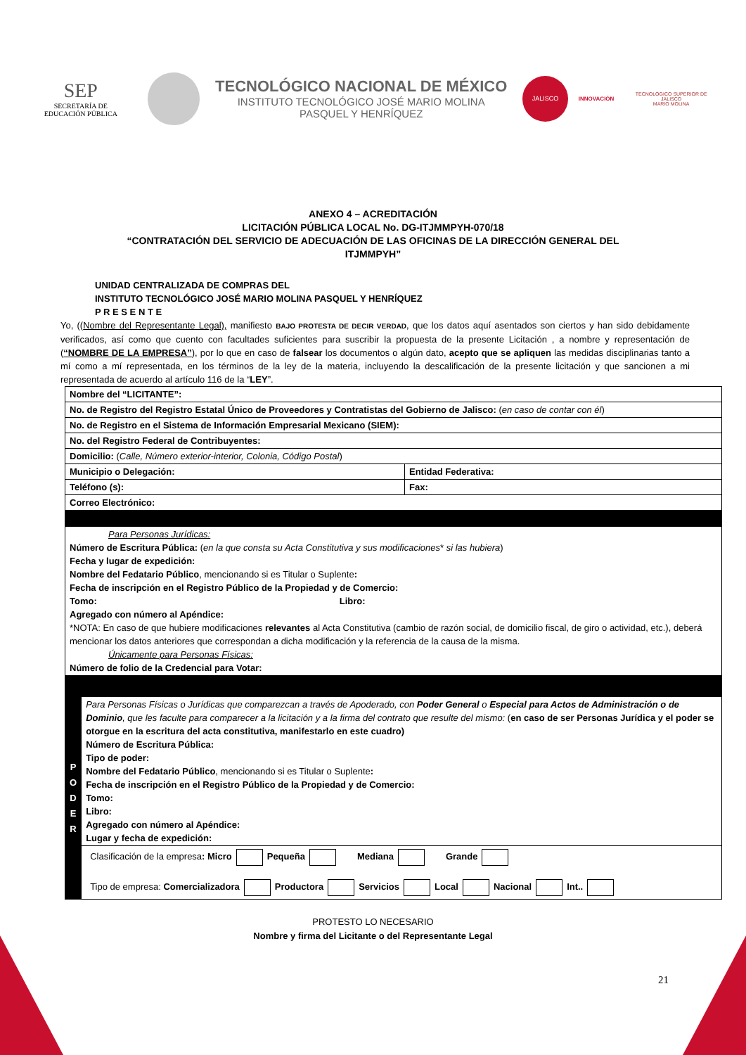SEP
SECRETARÍA DE
EDUCACIÓN PÚBLICA
TECNOLÓGICO NACIONAL DE MÉXICO
INSTITUTO TECNOLÓGICO JOSÉ MARIO MOLINA
PASQUEL Y HENRÍQUEZ
JALISCO
INNOVACIÓN
TECNOLÓGICO SUPERIOR DE JALISCO
MARIO MOLINA
ANEXO 4 – ACREDITACIÓN
LICITACIÓN PÚBLICA LOCAL No. DG-ITJMMPYH-070/18
“CONTRATACIÓN DEL SERVICIO DE ADECUACIÓN DE LAS OFICINAS DE LA DIRECCIÓN GENERAL DEL
ITJMMPYH”
UNIDAD CENTRALIZADA DE COMPRAS DEL
INSTITUTO TECNOLÓGICO JOSÉ MARIO MOLINA PASQUEL Y HENRÍQUEZ
P R E S E N T E
Yo, ((Nombre del Representante Legal), manifiesto BAJO PROTESTA DE DECIR VERDAD, que los datos aquí asentados son ciertos y han sido debidamente verificados, así como que cuento con facultades suficientes para suscribir la propuesta de la presente Licitación , a nombre y representación de (“NOMBRE DE LA EMPRESA”), por lo que en caso de falsear los documentos o algún dato, acepto que se apliquen las medidas disciplinarias tanto a mí como a mí representada, en los términos de la ley de la materia, incluyendo la descalificación de la presente licitación y que sancionen a mi representada de acuerdo al artículo 116 de la “LEY”.
| Nombre del “LICITANTE”: | |
| No. de Registro del Registro Estatal Único de Proveedores y Contratistas del Gobierno de Jalisco: ( en caso de contar con él ) | |
| No. de Registro en el Sistema de Información Empresarial Mexicano (SIEM): | |
| No. del Registro Federal de Contribuyentes: | |
| Domicilio: ( Calle, Número exterior-interior, Colonia, Código Postal ) | |
| Municipio o Delegación: | Entidad Federativa: |
| Teléfono (s): | Fax: |
| Correo Electrónico: | |
| Para Personas Jurídicas: Número de Escritura Pública: ( en la que consta su Acta Constitutiva y sus modificaciones * si las hubiera ) Fecha y lugar de expedición: Nombre del Fedatario Público , mencionando si es Titular o Suplente : Fecha de inscripción en el Registro Público de la Propiedad y de Comercio: Tomo: Libro: Agregado con número al Apéndice: *NOTA: En caso de que hubiere modificaciones relevantes al Acta Constitutiva (cambio de razón social, de domicilio fiscal, de giro o actividad, etc.), deberá mencionar los datos anteriores que correspondan a dicha modificación y la referencia de la causa de la misma. Únicamente para Personas Físicas: Número de folio de la Credencial para Votar: | |
| P O D E R | Para Personas Físicas o Jurídicas que comparezcan a través de Apoderado, con Poder General o Especial para Actos de Administración o de Dominio , que les faculte para comparecer a la licitación y a la firma del contrato que resulte del mismo: ( en caso de ser Personas Jurídica y el poder se otorgue en la escritura del acta constitutiva, manifestarlo en este cuadro) Número de Escritura Pública: Tipo de poder: Nombre del Fedatario Público , mencionando si es Titular o Suplente : Fecha de inscripción en el Registro Público de la Propiedad y de Comercio: Tomo: Libro: Agregado con número al Apéndice: Lugar y fecha de expedición: |
| | Clasificación de la empresa : Micro Pequeña Mediana Grande Tipo de empresa: Comercializadora Productora Servicios Local Nacional Int.. |
PROTESTO LO NECESARIO
Nombre y firma del Licitante o del Representante Legal
21